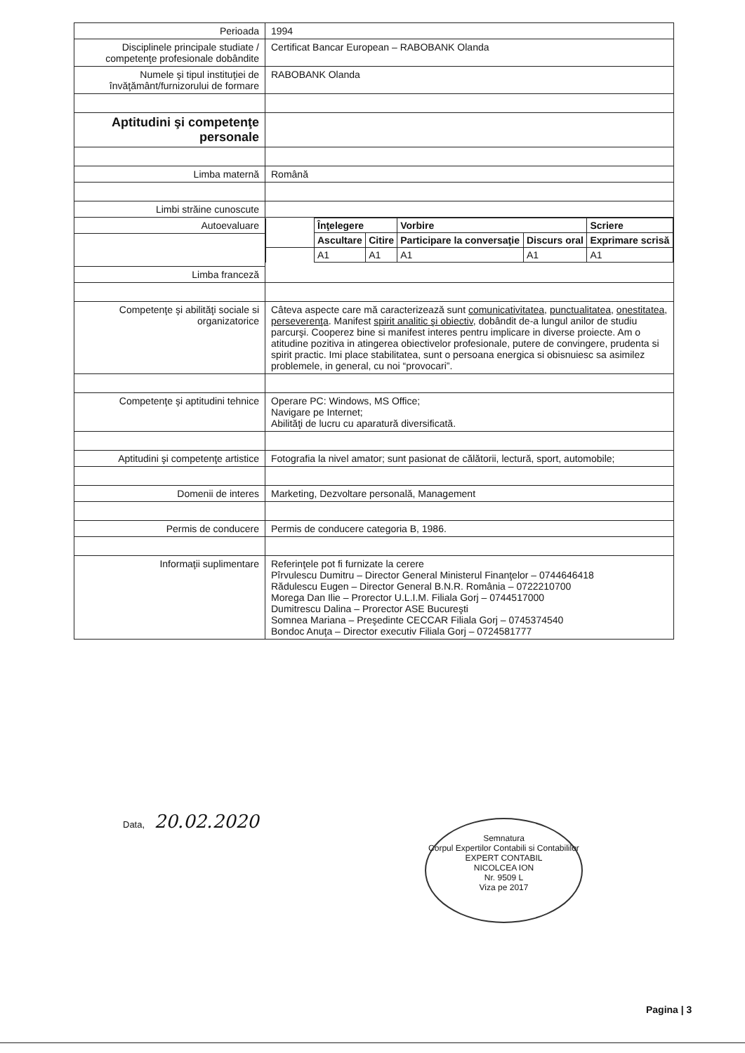| Perioada | 1994 |
| Disciplinele principale studiate / competenţe profesionale dobândite | Certificat Bancar European – RABOBANK Olanda |
| Numele şi tipul instituţiei de învăţământ/furnizorului de formare | RABOBANK Olanda |
| Aptitudini şi competenţe personale | |
| Limba maternă | Română |
| Limbi străine cunoscute | |
| Autoevaluare | / / Înţelegere / / Vorbire / / Scriere / / / Ascultare / Citire / Participare la conversaţie / Discurs oral / Exprimare scrisă / / / A1 / A1 / A1 / A1 / A1 / |
| Limba franceză | |
| Competenţe şi abilităţi sociale si organizatorice | Câteva aspecte care mă caracterizează sunt comunicativitatea , punctualitatea , onestitatea , perseverenţa . Manifest spirit analitic şi obiectiv , dobândit de-a lungul anilor de studiu parcurşi. Cooperez bine si manifest interes pentru implicare in diverse proiecte. Am o atitudine pozitiva in atingerea obiectivelor profesionale, putere de convingere, prudenta si spirit practic. Imi place stabilitatea, sunt o persoana energica si obisnuiesc sa asimilez problemele, in general, cu noi “provocari”. |
| Competenţe şi aptitudini tehnice | Operare PC: Windows, MS Office; Navigare pe Internet; Abilităţi de lucru cu aparatură diversificată. |
| Aptitudini şi competenţe artistice | Fotografia la nivel amator; sunt pasionat de călătorii, lectură, sport, automobile; |
| Domenii de interes | Marketing, Dezvoltare personală, Management |
| Permis de conducere | Permis de conducere categoria B, 1986. |
| Informaţii suplimentare | Referinţele pot fi furnizate la cerere Pîrvulescu Dumitru – Director General Ministerul Finanţelor – 0744646418 Rădulescu Eugen – Director General B.N.R. România – 0722210700 Morega Dan Ilie – Prorector U.L.I.M. Filiala Gorj – 0744517000 Dumitrescu Dalina – Prorector ASE Bucureşti Somnea Mariana – Preşedinte CECCAR Filiala Gorj – 0745374540 Bondoc Anuţa – Director executiv Filiala Gorj – 0724581777 |
Data, 20.02.2020
Semnatura
Corpul Expertilor Contabili si Contabililor
EXPERT CONTABIL
NICOLCEA ION
Nr. 9509 L
Viza pe 2017
Pagina | 3